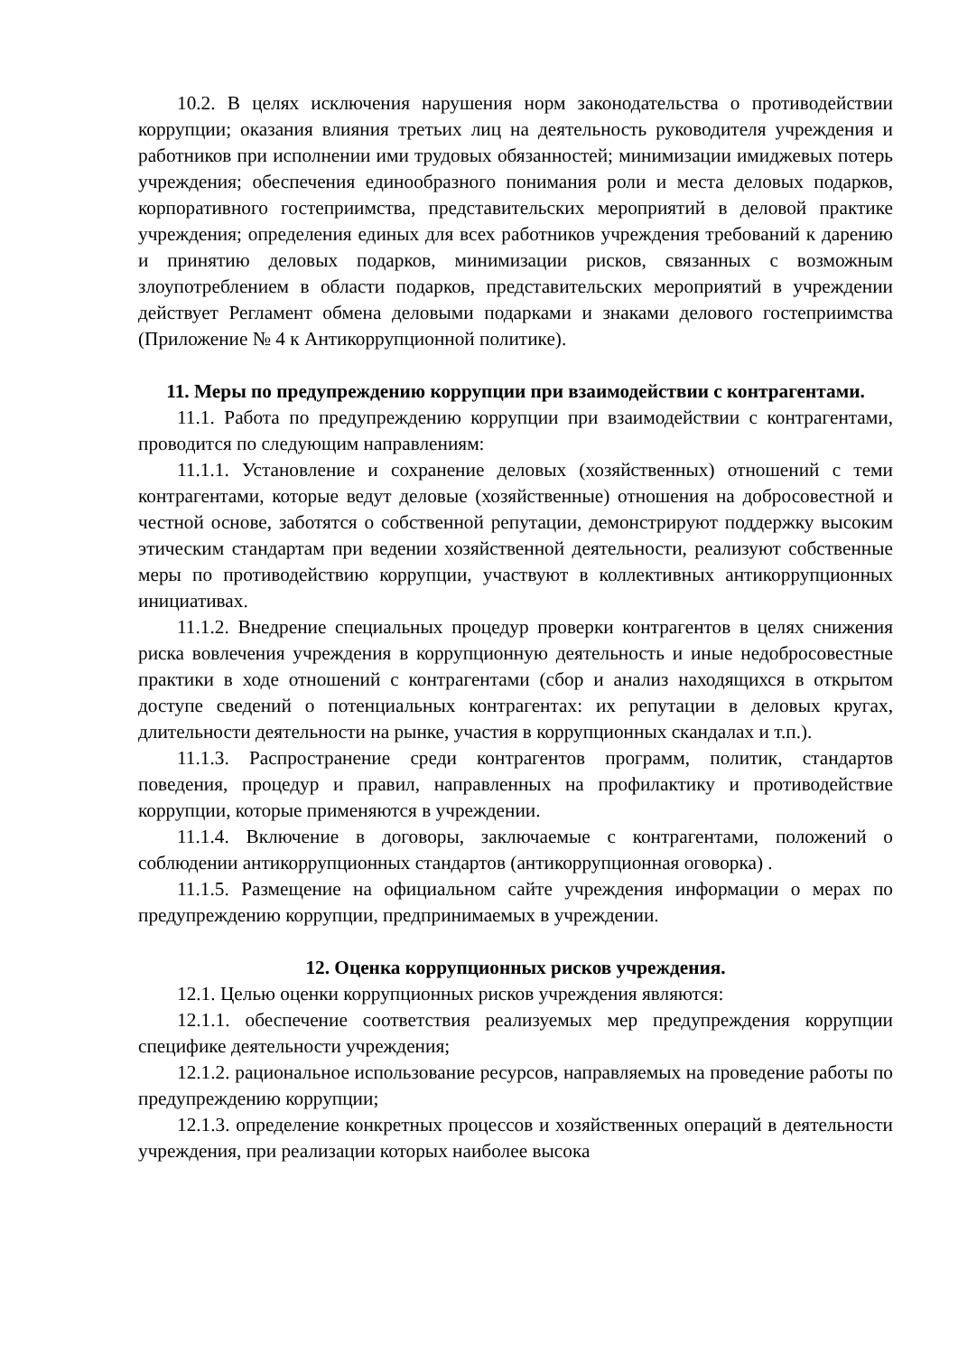10.2. В целях исключения нарушения норм законодательства о противодействии коррупции; оказания влияния третьих лиц на деятельность руководителя учреждения и работников при исполнении ими трудовых обязанностей; минимизации имиджевых потерь учреждения; обеспечения единообразного понимания роли и места деловых подарков, корпоративного гостеприимства, представительских мероприятий в деловой практике учреждения; определения единых для всех работников учреждения требований к дарению и принятию деловых подарков, минимизации рисков, связанных с возможным злоупотреблением в области подарков, представительских мероприятий в учреждении действует Регламент обмена деловыми подарками и знаками делового гостеприимства (Приложение № 4 к Антикоррупционной политике).
11. Меры по предупреждению коррупции при взаимодействии с контрагентами.
11.1. Работа по предупреждению коррупции при взаимодействии с контрагентами, проводится по следующим направлениям:
11.1.1. Установление и сохранение деловых (хозяйственных) отношений с теми контрагентами, которые ведут деловые (хозяйственные) отношения на добросовестной и честной основе, заботятся о собственной репутации, демонстрируют поддержку высоким этическим стандартам при ведении хозяйственной деятельности, реализуют собственные меры по противодействию коррупции, участвуют в коллективных антикоррупционных инициативах.
11.1.2. Внедрение специальных процедур проверки контрагентов в целях снижения риска вовлечения учреждения в коррупционную деятельность и иные недобросовестные практики в ходе отношений с контрагентами (сбор и анализ находящихся в открытом доступе сведений о потенциальных контрагентах: их репутации в деловых кругах, длительности деятельности на рынке, участия в коррупционных скандалах и т.п.).
11.1.3. Распространение среди контрагентов программ, политик, стандартов поведения, процедур и правил, направленных на профилактику и противодействие коррупции, которые применяются в учреждении.
11.1.4. Включение в договоры, заключаемые с контрагентами, положений о соблюдении антикоррупционных стандартов (антикоррупционная оговорка) .
11.1.5. Размещение на официальном сайте учреждения информации о мерах по предупреждению коррупции, предпринимаемых в учреждении.
12. Оценка коррупционных рисков учреждения.
12.1. Целью оценки коррупционных рисков учреждения являются:
12.1.1. обеспечение соответствия реализуемых мер предупреждения коррупции специфике деятельности учреждения;
12.1.2. рациональное использование ресурсов, направляемых на проведение работы по предупреждению коррупции;
12.1.3. определение конкретных процессов и хозяйственных операций в деятельности учреждения, при реализации которых наиболее высока